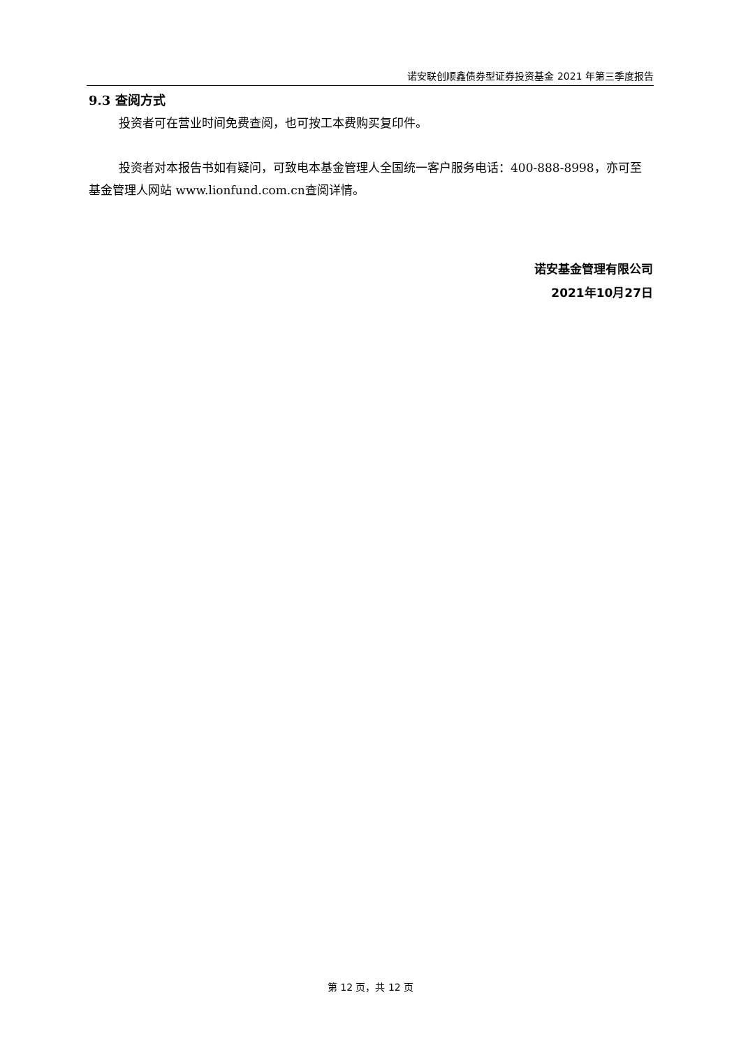诺安联创顺鑫债券型证券投资基金 2021 年第三季度报告
9.3 查阅方式
投资者可在营业时间免费查阅，也可按工本费购买复印件。
投资者对本报告书如有疑问，可致电本基金管理人全国统一客户服务电话：400-888-8998，亦可至基金管理人网站 www.lionfund.com.cn查阅详情。
诺安基金管理有限公司
2021年10月27日
第 12 页，共 12 页